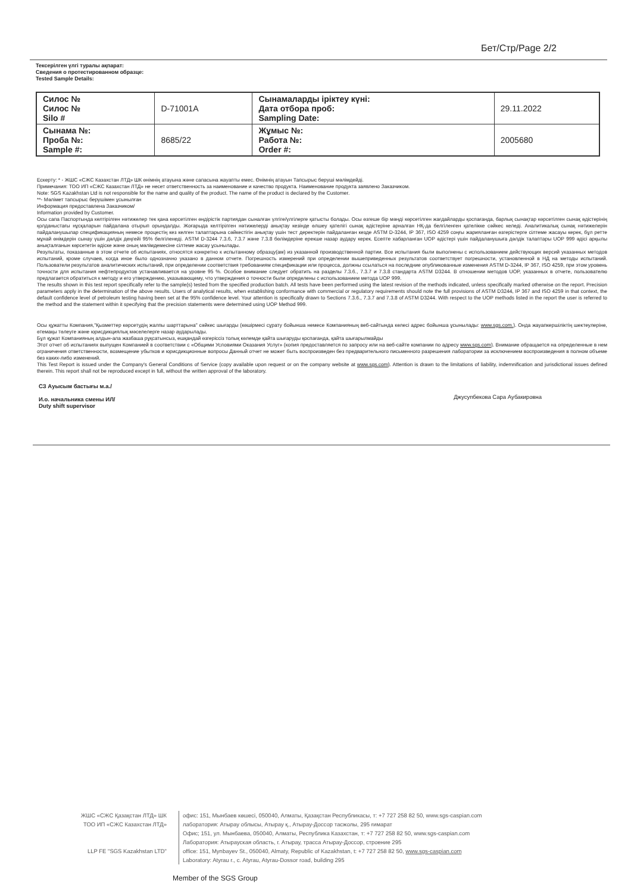Бет/Стр/Page 2/2
Тексерілген үлгі туралы ақпарат:
Сведения о протестированном образце:
Tested Sample Details:
| Силос № Силос № Silo # | D-71001A | Сынамаларды іріктеу күні: Дата отбора проб: Sampling Date: | 29.11.2022 |
| Сынама №: Проба №: Sample #: | 8685/22 | Жұмыс №: Работа №: Order #: | 2005680 |
Ескерту: * - ЖШС «СЖС Казахстан ЛТД» ШК өнімнің атауына және сапасына жауапты емес. Өнімнің атауын Тапсырыс беруші мәлімдейді.
Примечания: ТОО ИП «СЖС Казахстан ЛТД» не несет ответственность за наименование и качество продукта. Наименование продукта заявлено Заказчиком.
Note: SGS Kazakhstan Ltd is not responsible for the name and quality of the product. The name of the product is declared by the Customer.
**- Мәлімет тапсырыс берушімен ұсынылған
Информация предоставлена Заказчиком/
Information provided by Customer.
Осы сапа Паспортында келтірілген нәтижелер тек қана көрсетілген өндірістік партиядан сыналған үлгіге/үлгілерге қатысты болады. Осы өзгеше бір мәнді көрсетілген жағдайларды қоспағанда, барлық сынақтар көрсетілген сынақ әдістерінің қолданыстағы нұсқаларын пайдалана отырып орындалды. Жоғарыда келтірілген нәтижелерді анықтау кезінде өлшеу қателігі сынақ әдістеріне арналған НҚ-да белгіленген қателікке сәйкес келеді. Аналитикалық сынақ нәтижелерін пайдаланушылар спецификацияның немесе процестің кез келген талаптарына сәйкестігін анықтау үшін тест деректерін пайдаланған кезде ASTM D-3244, IP 367, ISO 4259 соңғы жарияланған өзгерістерге сілтеме жасауы керек, бұл ретте мұнай өнімдерін сынау үшін дәлдік деңгейі 95% белгіленеді. ASTM D-3244 7.3.6, 7.3.7 және 7.3.8 бөлімдеріне ерекше назар аудару керек. Есепте хабарланған UOP әдістері үшін пайдаланушыға дәлдік талаптары UOP 999 әдісі арқылы анықталғанын көрсететін әдіске және оның мәлімдемесіне сілтеме жасау ұсынылады.
Результаты, показанные в этом отчете об испытаниях, относятся конкретно к испытанному образцу(ам) из указанной производственной партии. Все испытания были выполнены с использованием действующих версий указанных методов испытаний, кроме случаев, когда иное было однозначно указано в данном отчете. Погрешность измерений при определении вышеприведенных результатов соответствует погрешности, установленной в НД на методы испытаний. Пользователи результатов аналитических испытаний, при определении соответствия требованиям спецификации или процесса, должны ссылаться на последние опубликованные изменения ASTM D-3244, IP 367, ISO 4259, при этом уровень точности для испытания нефтепродуктов устанавливается на уровне 95 %. Особое внимание следует обратить на разделы 7.3.6., 7.3.7 и 7.3.8 стандарта ASTM D3244. В отношении методов UOP, указанных в отчете, пользователю предлагается обратиться к методу и его утверждению, указывающему, что утверждения о точности были определены с использованием метода UOP 999.
The results shown in this test report specifically refer to the sample(s) tested from the specified production batch. All tests have been performed using the latest revision of the methods indicated, unless specifically marked otherwise on the report. Precision parameters apply in the determination of the above results. Users of analytical results, when establishing conformance with commercial or regulatory requirements should note the full provisions of ASTM D3244, IP 367 and ISO 4259 in that context, the default confidence level of petroleum testing having been set at the 95% confidence level. Your attention is specifically drawn to Sections 7.3.6., 7.3.7 and 7.3.8 of ASTM D3244. With respect to the UOP methods listed in the report the user is referred to the method and the statement within it specifying that the precision statements were determined using UOP Method 999.
Осы құжатты Компания,"Қызметтер көрсетудің жалпы шарттарына" сәйкес шығарды (көшірмесі сұрату бойынша немесе Компанияның веб-сайтында келесі адрес бойынша ұсынылады: www.sgs.com.). Онда жауапкершіліктің шектеулеріне, өтемақы төлеуге және юрисдикциялық мәселелерге назар аударылады.
Бұл құжат Компанияның алдын-ала жазбаша рұқсатынсыз, ешқандай өзгеріссіз толық көлемде қайта шығаруды қоспағанда, қайта шығарылмайды
Этот отчет об испытаниях выпущен Компанией в соответствии с «Общими Условиями Оказания Услуг» (копия предоставляется по запросу или на веб-сайте компании по адресу www.sgs.com). Внимание обращается на определенные в нем ограничения ответственности, возмещение убытков и юрисдикционные вопросы Данный отчет не может быть воспроизведен без предварительного письменного разрешения лаборатории за исключением воспроизведения в полном объеме без каких-либо изменений.
This Test Report is issued under the Company's General Conditions of Service (copy available upon request or on the company website at www.sgs.com). Attention is drawn to the limitations of liability, indemnification and jurisdictional issues defined therein. This report shall not be reproduced except in full, without the written approval of the laboratory.
СЗ Ауысым бастығы м.а./
И.о. начальника смены ИЛ/
Duty shift supervisor
Джусупбекова Сара Аубакировна
ЖШС «СЖС Қазақстан ЛТД» ШК
ТОО ИП «СЖС Казахстан ЛТД»
LLP FE "SGS Kazakhstan LTD"
офис: 151, Мынбаев көшесі, 050040, Алматы, Қазақстан Республикасы, т: +7 727 258 82 50, www.sgs-caspian.com
лаборатория: Атырау облысы, Атырау қ., Атырау-Доссор тасжолы, 295 ғимарат
Офис; 151, ул. Мынбаева, 050040, Алматы, Республика Казахстан, т: +7 727 258 82 50, www.sgs-caspian.com
Лаборатория: Атырауская область, г. Атырау, трасса Атырау-Доссор, строение 295
office: 151, Mynbayev St., 050040, Almaty, Republic of Kazakhstan, t: +7 727 258 82 50, www.sgs-caspian.com
Laboratory: Atyrau r., c. Atyrau, Atyrau-Dossor road, building 295
Member of the SGS Group